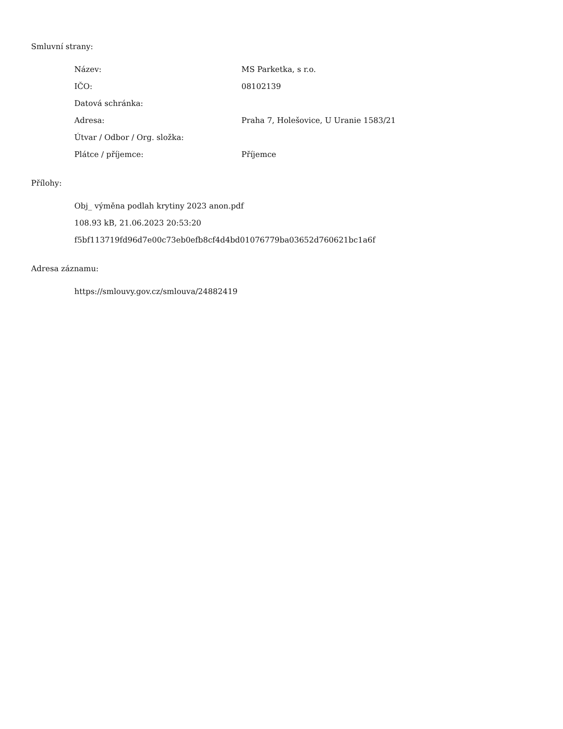Smluvní strany:
| Název: | MS Parketka, s r.o. |
| IČO: | 08102139 |
| Datová schránka: | |
| Adresa: | Praha 7, Holešovice, U Uranie 1583/21 |
| Útvar / Odbor / Org. složka: | |
| Plátce / příjemce: | Příjemce |
Přílohy:
Obj_ výměna podlah krytiny 2023 anon.pdf
108.93 kB, 21.06.2023 20:53:20
f5bf113719fd96d7e00c73eb0efb8cf4d4bd01076779ba03652d760621bc1a6f
Adresa záznamu:
https://smlouvy.gov.cz/smlouva/24882419